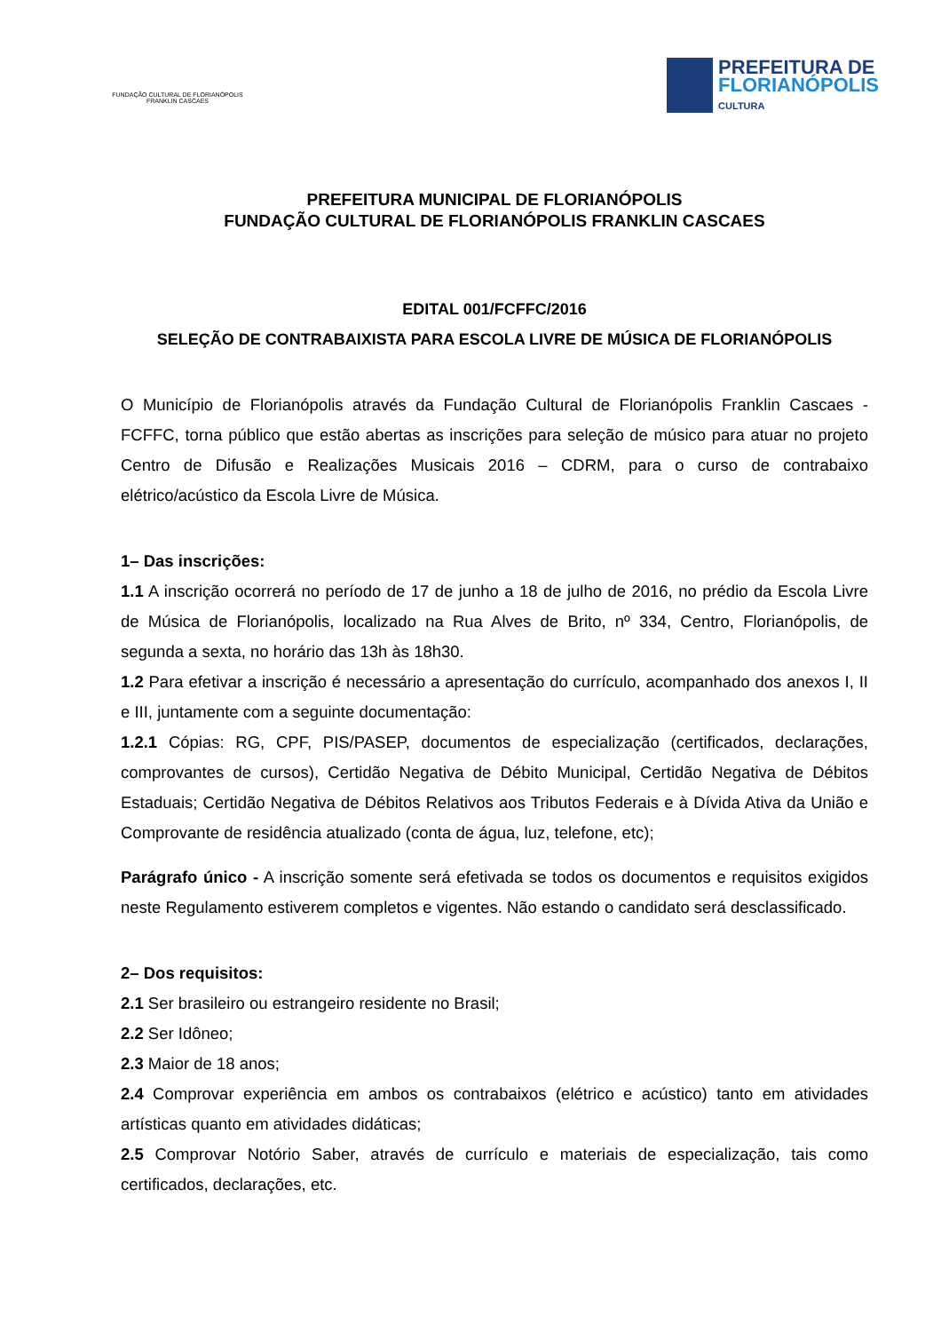FUNDAÇÃO CULTURAL DE FLORIANÓPOLIS
FRANKLIN CASCAES
PREFEITURA DE
FLORIANÓPOLIS
CULTURA
PREFEITURA MUNICIPAL DE FLORIANÓPOLIS
FUNDAÇÃO CULTURAL DE FLORIANÓPOLIS FRANKLIN CASCAES
EDITAL 001/FCFFC/2016
SELEÇÃO DE CONTRABAIXISTA PARA ESCOLA LIVRE DE MÚSICA DE FLORIANÓPOLIS
O Município de Florianópolis através da Fundação Cultural de Florianópolis Franklin Cascaes - FCFFC, torna público que estão abertas as inscrições para seleção de músico para atuar no projeto Centro de Difusão e Realizações Musicais 2016 – CDRM, para o curso de contrabaixo elétrico/acústico da Escola Livre de Música.
1– Das inscrições:
1.1 A inscrição ocorrerá no período de 17 de junho a 18 de julho de 2016, no prédio da Escola Livre de Música de Florianópolis, localizado na Rua Alves de Brito, nº 334, Centro, Florianópolis, de segunda a sexta, no horário das 13h às 18h30.
1.2 Para efetivar a inscrição é necessário a apresentação do currículo, acompanhado dos anexos I, II e III, juntamente com a seguinte documentação:
1.2.1 Cópias: RG, CPF, PIS/PASEP, documentos de especialização (certificados, declarações, comprovantes de cursos), Certidão Negativa de Débito Municipal, Certidão Negativa de Débitos Estaduais; Certidão Negativa de Débitos Relativos aos Tributos Federais e à Dívida Ativa da União e Comprovante de residência atualizado (conta de água, luz, telefone, etc);
Parágrafo único - A inscrição somente será efetivada se todos os documentos e requisitos exigidos neste Regulamento estiverem completos e vigentes. Não estando o candidato será desclassificado.
2– Dos requisitos:
2.1 Ser brasileiro ou estrangeiro residente no Brasil;
2.2 Ser Idôneo;
2.3 Maior de 18 anos;
2.4 Comprovar experiência em ambos os contrabaixos (elétrico e acústico) tanto em atividades artísticas quanto em atividades didáticas;
2.5 Comprovar Notório Saber, através de currículo e materiais de especialização, tais como certificados, declarações, etc.